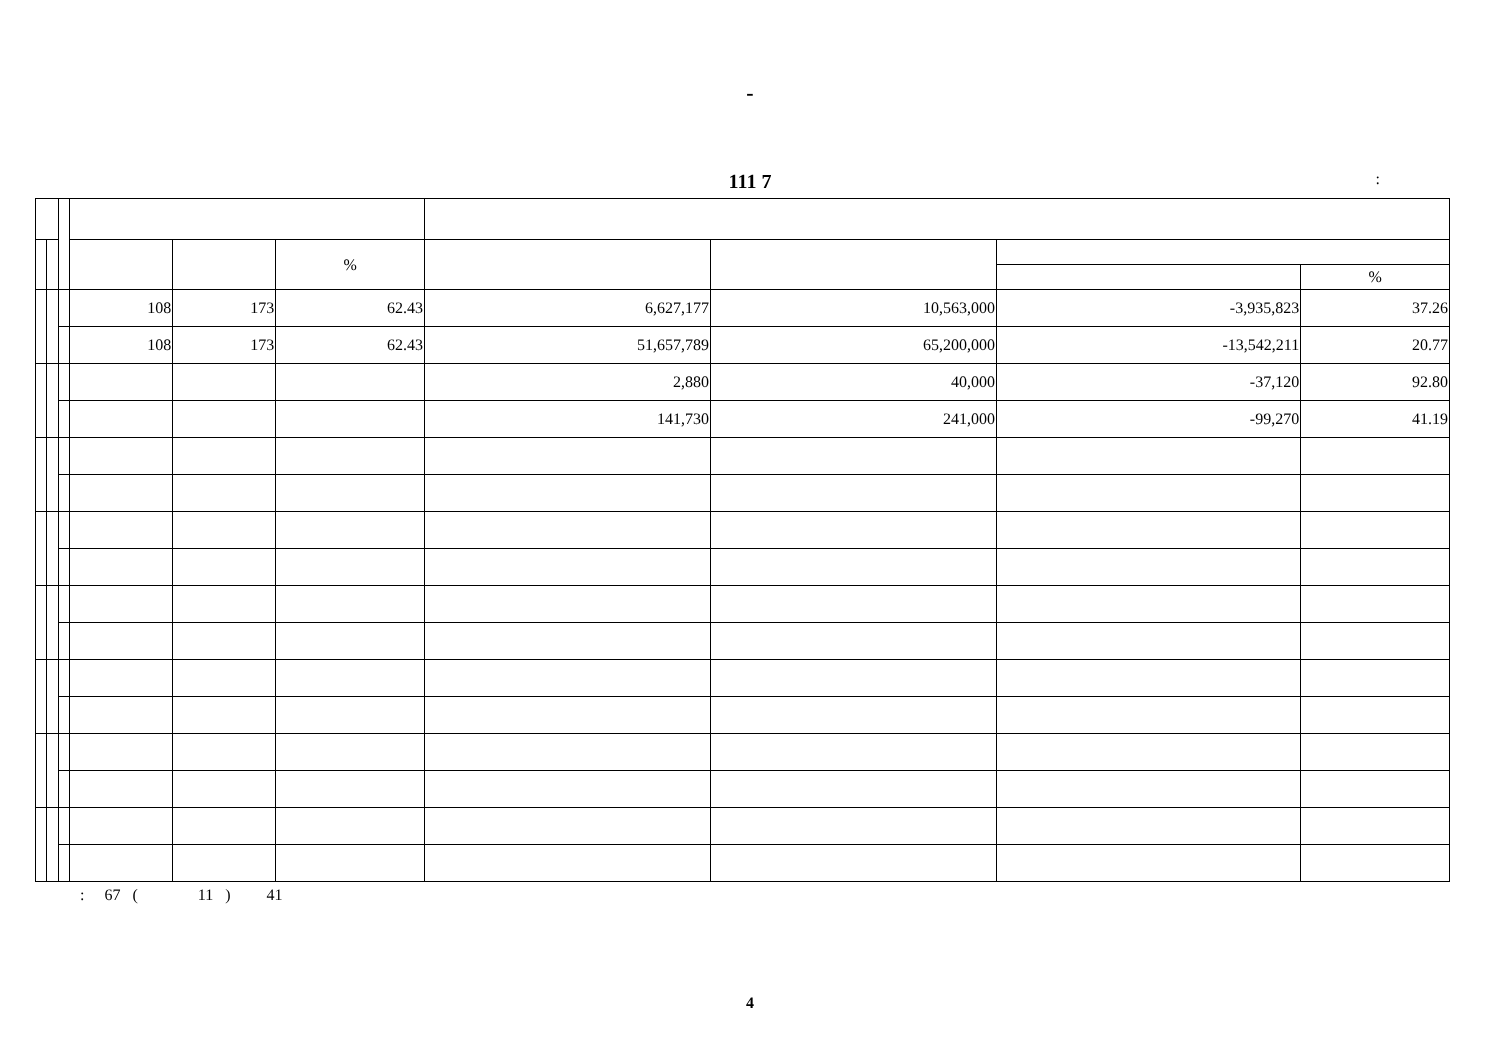-
111 7
:
| | | | | | % | | | | |
| --- | --- | --- | --- | --- | --- | --- | --- | --- | --- |
| | | | | | | | | | % |
| | | | 108 | 173 | 62.43 | 6,627,177 | 10,563,000 | -3,935,823 | 37.26 |
| | | | 108 | 173 | 62.43 | 51,657,789 | 65,200,000 | -13,542,211 | 20.77 |
| | | | | | | 2,880 | 40,000 | -37,120 | 92.80 |
| | | | | | | 141,730 | 241,000 | -99,270 | 41.19 |
: 67 ( 11 ) 41
4